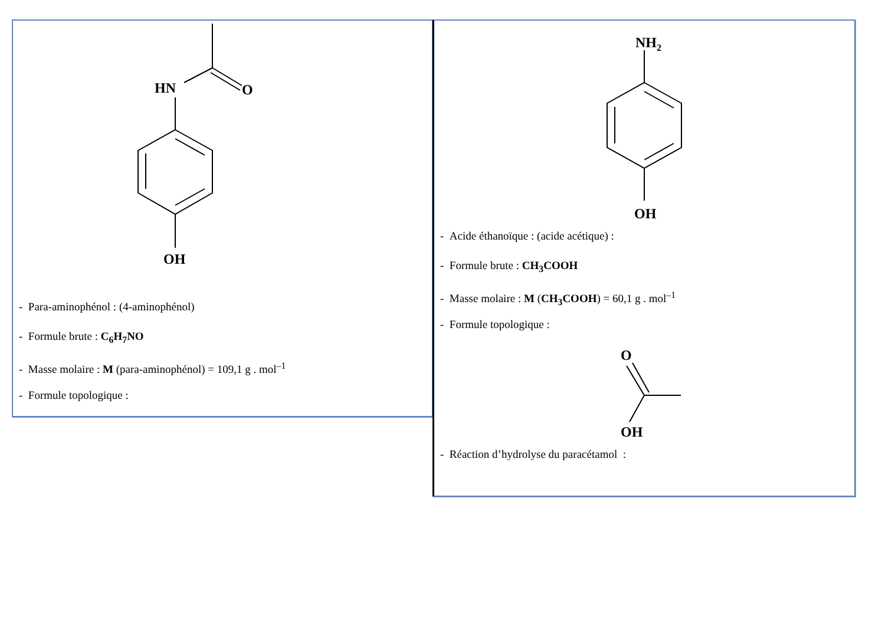HN
O
OH
- Para-aminophénol : (4-aminophénol)
- Formule brute : C<sub>6</sub>H<sub>7</sub>NO
- Masse molaire : M (para-aminophénol) = 109,1 g . mol<sup>–1</sup>
- Formule topologique :
NH2
OH
- Acide éthanoïque : (acide acétique) :
- Formule brute : CH<sub>3</sub>COOH
- Masse molaire : M (CH<sub>3</sub>COOH) = 60,1 g . mol<sup>–1</sup>
- Formule topologique :
O
OH
- Réaction d’hydrolyse du paracétamol :